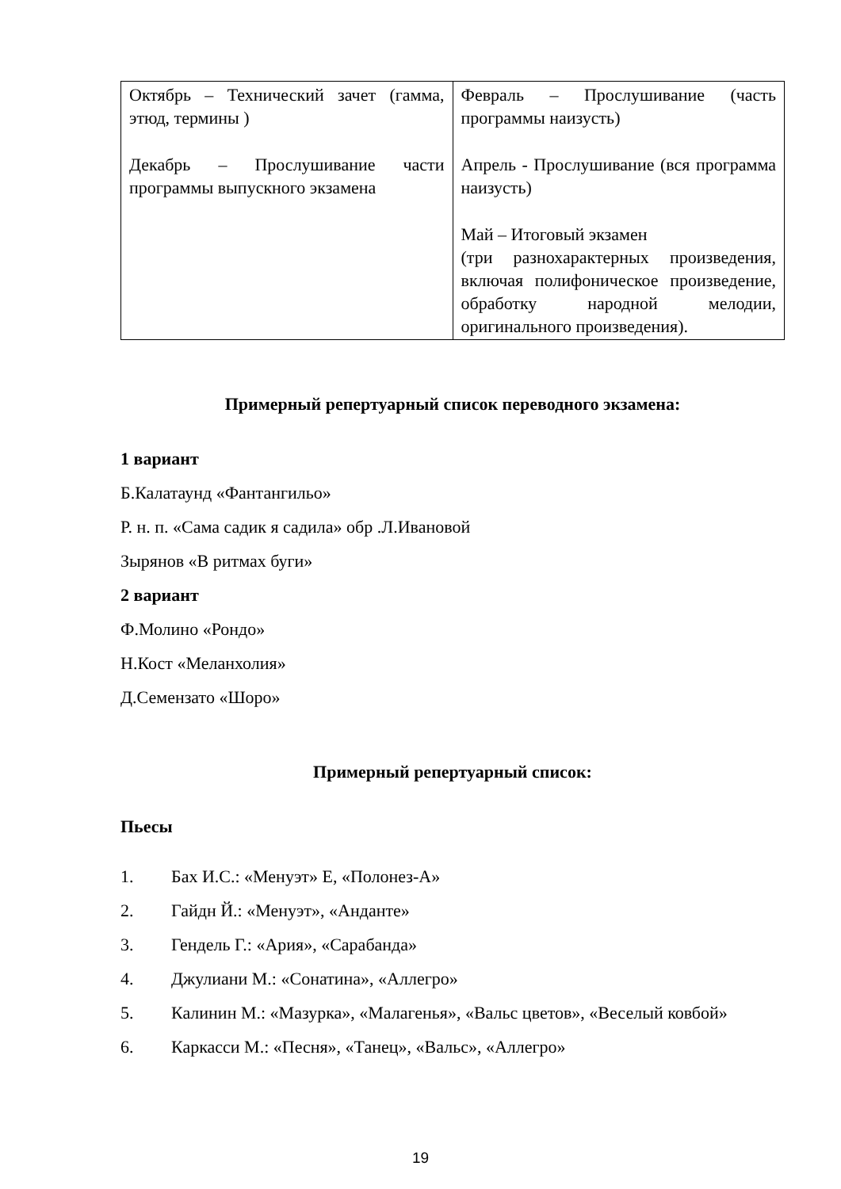| Октябрь – Технический зачет (гамма, этюд, термины ) Декабрь – Прослушивание части программы выпускного экзамена | Февраль – Прослушивание (часть программы наизусть) Апрель - Прослушивание (вся программа наизусть) Май – Итоговый экзамен (три разнохарактерных произведения, включая полифоническое произведение, обработку народной мелодии, оригинального произведения). |
Примерный репертуарный список переводного экзамена:
1 вариант
Б.Калатаунд «Фантангильо»
Р. н. п. «Сама садик я садила» обр .Л.Ивановой
Зырянов «В ритмах буги»
2 вариант
Ф.Молино «Рондо»
Н.Кост «Меланхолия»
Д.Семензато «Шоро»
Примерный репертуарный список:
Пьесы
1. Бах И.С.: «Менуэт» Е, «Полонез-А»
2. Гайдн Й.: «Менуэт», «Анданте»
3. Гендель Г.: «Ария», «Сарабанда»
4. Джулиани М.: «Сонатина», «Аллегро»
5. Калинин М.: «Мазурка», «Малагенья», «Вальс цветов», «Веселый ковбой»
6. Каркасси М.: «Песня», «Танец», «Вальс», «Аллегро»
19